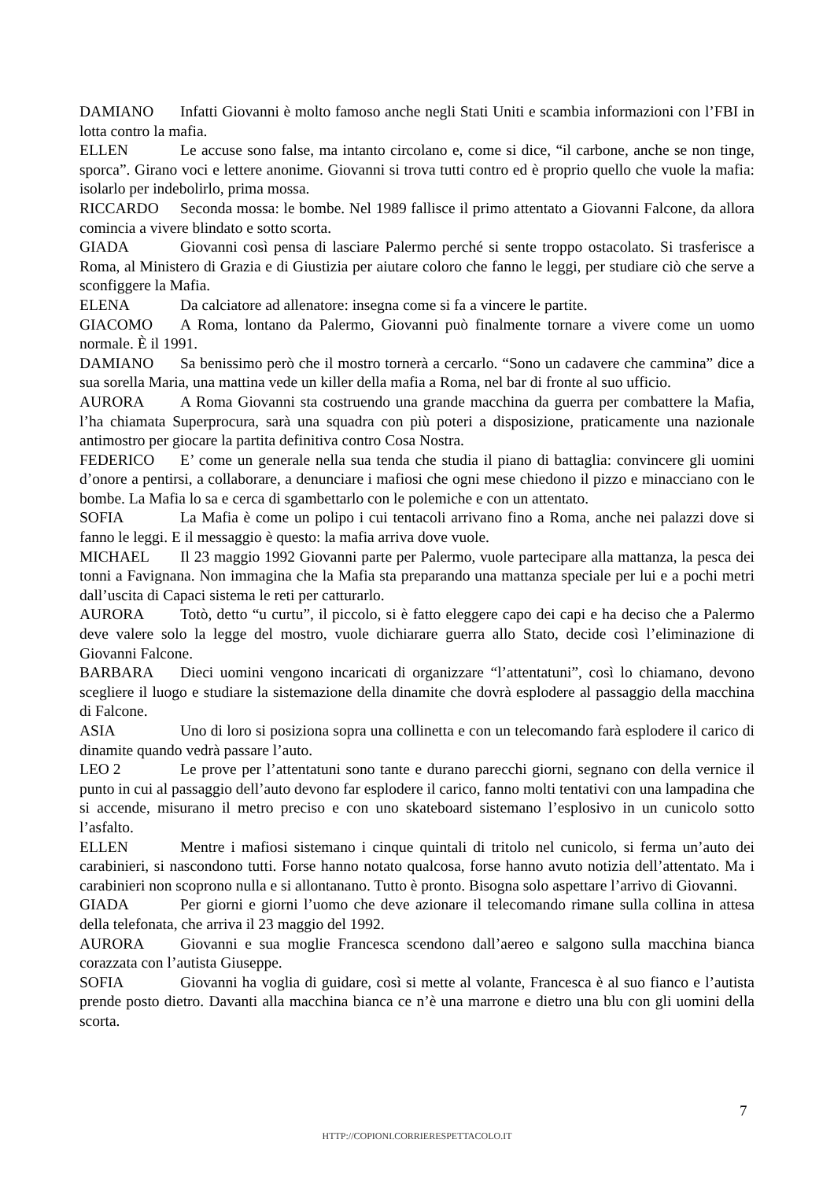DAMIANO Infatti Giovanni è molto famoso anche negli Stati Uniti e scambia informazioni con l’FBI in lotta contro la mafia.
ELLEN Le accuse sono false, ma intanto circolano e, come si dice, “il carbone, anche se non tinge, sporca”. Girano voci e lettere anonime. Giovanni si trova tutti contro ed è proprio quello che vuole la mafia: isolarlo per indebolirlo, prima mossa.
RICCARDO Seconda mossa: le bombe. Nel 1989 fallisce il primo attentato a Giovanni Falcone, da allora comincia a vivere blindato e sotto scorta.
GIADA Giovanni così pensa di lasciare Palermo perché si sente troppo ostacolato. Si trasferisce a Roma, al Ministero di Grazia e di Giustizia per aiutare coloro che fanno le leggi, per studiare ciò che serve a sconfiggere la Mafia.
ELENA Da calciatore ad allenatore: insegna come si fa a vincere le partite.
GIACOMO A Roma, lontano da Palermo, Giovanni può finalmente tornare a vivere come un uomo normale. È il 1991.
DAMIANO Sa benissimo però che il mostro tornerà a cercarlo. “Sono un cadavere che cammina” dice a sua sorella Maria, una mattina vede un killer della mafia a Roma, nel bar di fronte al suo ufficio.
AURORA A Roma Giovanni sta costruendo una grande macchina da guerra per combattere la Mafia, l’ha chiamata Superprocura, sarà una squadra con più poteri a disposizione, praticamente una nazionale antimostro per giocare la partita definitiva contro Cosa Nostra.
FEDERICO E’ come un generale nella sua tenda che studia il piano di battaglia: convincere gli uomini d’onore a pentirsi, a collaborare, a denunciare i mafiosi che ogni mese chiedono il pizzo e minacciano con le bombe. La Mafia lo sa e cerca di sgambettarlo con le polemiche e con un attentato.
SOFIA La Mafia è come un polipo i cui tentacoli arrivano fino a Roma, anche nei palazzi dove si fanno le leggi. E il messaggio è questo: la mafia arriva dove vuole.
MICHAEL Il 23 maggio 1992 Giovanni parte per Palermo, vuole partecipare alla mattanza, la pesca dei tonni a Favignana. Non immagina che la Mafia sta preparando una mattanza speciale per lui e a pochi metri dall’uscita di Capaci sistema le reti per catturarlo.
AURORA Totò, detto “u curtu”, il piccolo, si è fatto eleggere capo dei capi e ha deciso che a Palermo deve valere solo la legge del mostro, vuole dichiarare guerra allo Stato, decide così l’eliminazione di Giovanni Falcone.
BARBARA Dieci uomini vengono incaricati di organizzare “l’attentatuni”, così lo chiamano, devono scegliere il luogo e studiare la sistemazione della dinamite che dovrà esplodere al passaggio della macchina di Falcone.
ASIA Uno di loro si posiziona sopra una collinetta e con un telecomando farà esplodere il carico di dinamite quando vedrà passare l’auto.
LEO 2 Le prove per l’attentatuni sono tante e durano parecchi giorni, segnano con della vernice il punto in cui al passaggio dell’auto devono far esplodere il carico, fanno molti tentativi con una lampadina che si accende, misurano il metro preciso e con uno skateboard sistemano l’esplosivo in un cunicolo sotto l’asfalto.
ELLEN Mentre i mafiosi sistemano i cinque quintali di tritolo nel cunicolo, si ferma un’auto dei carabinieri, si nascondono tutti. Forse hanno notato qualcosa, forse hanno avuto notizia dell’attentato. Ma i carabinieri non scoprono nulla e si allontanano. Tutto è pronto. Bisogna solo aspettare l’arrivo di Giovanni.
GIADA Per giorni e giorni l’uomo che deve azionare il telecomando rimane sulla collina in attesa della telefonata, che arriva il 23 maggio del 1992.
AURORA Giovanni e sua moglie Francesca scendono dall’aereo e salgono sulla macchina bianca corazzata con l’autista Giuseppe.
SOFIA Giovanni ha voglia di guidare, così si mette al volante, Francesca è al suo fianco e l’autista prende posto dietro. Davanti alla macchina bianca ce n’è una marrone e dietro una blu con gli uomini della scorta.
7
HTTP://COPIONI.CORRIERESPETTACOLO.IT